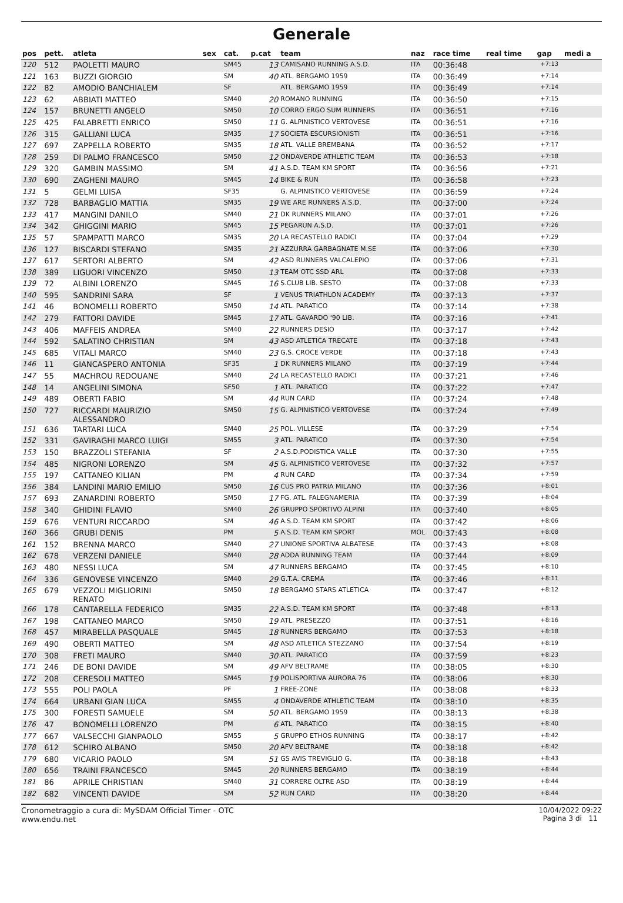Generale
| pos | pett. | atleta | sex | cat. | p.cat | team | naz | race time | real time | gap | medi a |
| --- | --- | --- | --- | --- | --- | --- | --- | --- | --- | --- | --- |
| 120 | 512 | PAOLETTI MAURO | | SM45 | 13 | CAMISANO RUNNING A.S.D. | ITA | 00:36:48 | | +7:13 | |
| 121 | 163 | BUZZI GIORGIO | | SM | 40 | ATL. BERGAMO 1959 | ITA | 00:36:49 | | +7:14 | |
| 122 | 82 | AMODIO BANCHIALEM | | SF | | ATL. BERGAMO 1959 | ITA | 00:36:49 | | +7:14 | |
| 123 | 62 | ABBIATI MATTEO | | SM40 | 20 | ROMANO RUNNING | ITA | 00:36:50 | | +7:15 | |
| 124 | 157 | BRUNETTI ANGELO | | SM50 | 10 | CORRO ERGO SUM RUNNERS | ITA | 00:36:51 | | +7:16 | |
| 125 | 425 | FALABRETTI ENRICO | | SM50 | 11 | G. ALPINISTICO VERTOVESE | ITA | 00:36:51 | | +7:16 | |
| 126 | 315 | GALLIANI LUCA | | SM35 | 17 | SOCIETA ESCURSIONISTI | ITA | 00:36:51 | | +7:16 | |
| 127 | 697 | ZAPPELLA ROBERTO | | SM35 | 18 | ATL. VALLE BREMBANA | ITA | 00:36:52 | | +7:17 | |
| 128 | 259 | DI PALMO FRANCESCO | | SM50 | 12 | ONDAVERDE ATHLETIC TEAM | ITA | 00:36:53 | | +7:18 | |
| 129 | 320 | GAMBIN MASSIMO | | SM | 41 | A.S.D. TEAM KM SPORT | ITA | 00:36:56 | | +7:21 | |
| 130 | 690 | ZAGHENI MAURO | | SM45 | 14 | BIKE & RUN | ITA | 00:36:58 | | +7:23 | |
| 131 | 5 | GELMI LUISA | | SF35 | | G. ALPINISTICO VERTOVESE | ITA | 00:36:59 | | +7:24 | |
| 132 | 728 | BARBAGLIO MATTIA | | SM35 | 19 | WE ARE RUNNERS A.S.D. | ITA | 00:37:00 | | +7:24 | |
| 133 | 417 | MANGINI DANILO | | SM40 | 21 | DK RUNNERS MILANO | ITA | 00:37:01 | | +7:26 | |
| 134 | 342 | GHIGGINI MARIO | | SM45 | 15 | PEGARUN A.S.D. | ITA | 00:37:01 | | +7:26 | |
| 135 | 57 | SPAMPATTI MARCO | | SM35 | 20 | LA RECASTELLO RADICI | ITA | 00:37:04 | | +7:29 | |
| 136 | 127 | BISCARDI STEFANO | | SM35 | 21 | AZZURRA GARBAGNATE M.SE | ITA | 00:37:06 | | +7:30 | |
| 137 | 617 | SERTORI ALBERTO | | SM | 42 | ASD RUNNERS VALCALEPIO | ITA | 00:37:06 | | +7:31 | |
| 138 | 389 | LIGUORI VINCENZO | | SM50 | 13 | TEAM OTC SSD ARL | ITA | 00:37:08 | | +7:33 | |
| 139 | 72 | ALBINI LORENZO | | SM45 | 16 | S.CLUB LIB. SESTO | ITA | 00:37:08 | | +7:33 | |
| 140 | 595 | SANDRINI SARA | | SF | 1 | VENUS TRIATHLON ACADEMY | ITA | 00:37:13 | | +7:37 | |
| 141 | 46 | BONOMELLI ROBERTO | | SM50 | 14 | ATL. PARATICO | ITA | 00:37:14 | | +7:38 | |
| 142 | 279 | FATTORI DAVIDE | | SM45 | 17 | ATL. GAVARDO '90 LIB. | ITA | 00:37:16 | | +7:41 | |
| 143 | 406 | MAFFEIS ANDREA | | SM40 | 22 | RUNNERS DESIO | ITA | 00:37:17 | | +7:42 | |
| 144 | 592 | SALATINO CHRISTIAN | | SM | 43 | ASD ATLETICA TRECATE | ITA | 00:37:18 | | +7:43 | |
| 145 | 685 | VITALI MARCO | | SM40 | 23 | G.S. CROCE VERDE | ITA | 00:37:18 | | +7:43 | |
| 146 | 11 | GIANCASPERO ANTONIA | | SF35 | 1 | DK RUNNERS MILANO | ITA | 00:37:19 | | +7:44 | |
| 147 | 55 | MACHROU REDOUANE | | SM40 | 24 | LA RECASTELLO RADICI | ITA | 00:37:21 | | +7:46 | |
| 148 | 14 | ANGELINI SIMONA | | SF50 | 1 | ATL. PARATICO | ITA | 00:37:22 | | +7:47 | |
| 149 | 489 | OBERTI FABIO | | SM | 44 | RUN CARD | ITA | 00:37:24 | | +7:48 | |
| 150 | 727 | RICCARDI MAURIZIO ALESSANDRO | | SM50 | 15 | G. ALPINISTICO VERTOVESE | ITA | 00:37:24 | | +7:49 | |
| 151 | 636 | TARTARI LUCA | | SM40 | 25 | POL. VILLESE | ITA | 00:37:29 | | +7:54 | |
| 152 | 331 | GAVIRAGHI MARCO LUIGI | | SM55 | 3 | ATL. PARATICO | ITA | 00:37:30 | | +7:54 | |
| 153 | 150 | BRAZZOLI STEFANIA | | SF | 2 | A.S.D.PODISTICA VALLE | ITA | 00:37:30 | | +7:55 | |
| 154 | 485 | NIGRONI LORENZO | | SM | 45 | G. ALPINISTICO VERTOVESE | ITA | 00:37:32 | | +7:57 | |
| 155 | 197 | CATTANEO KILIAN | | PM | 4 | RUN CARD | ITA | 00:37:34 | | +7:59 | |
| 156 | 384 | LANDINI MARIO EMILIO | | SM50 | 16 | CUS PRO PATRIA MILANO | ITA | 00:37:36 | | +8:01 | |
| 157 | 693 | ZANARDINI ROBERTO | | SM50 | 17 | FG. ATL. FALEGNAMERIA | ITA | 00:37:39 | | +8:04 | |
| 158 | 340 | GHIDINI FLAVIO | | SM40 | 26 | GRUPPO SPORTIVO ALPINI | ITA | 00:37:40 | | +8:05 | |
| 159 | 676 | VENTURI RICCARDO | | SM | 46 | A.S.D. TEAM KM SPORT | ITA | 00:37:42 | | +8:06 | |
| 160 | 366 | GRUBI DENIS | | PM | 5 | A.S.D. TEAM KM SPORT | MOL | 00:37:43 | | +8:08 | |
| 161 | 152 | BRENNA MARCO | | SM40 | 27 | UNIONE SPORTIVA ALBATESE | ITA | 00:37:43 | | +8:08 | |
| 162 | 678 | VERZENI DANIELE | | SM40 | 28 | ADDA RUNNING TEAM | ITA | 00:37:44 | | +8:09 | |
| 163 | 480 | NESSI LUCA | | SM | 47 | RUNNERS BERGAMO | ITA | 00:37:45 | | +8:10 | |
| 164 | 336 | GENOVESE VINCENZO | | SM40 | 29 | G.T.A. CREMA | ITA | 00:37:46 | | +8:11 | |
| 165 | 679 | VEZZOLI MIGLIORINI RENATO | | SM50 | 18 | BERGAMO STARS ATLETICA | ITA | 00:37:47 | | +8:12 | |
| 166 | 178 | CANTARELLA FEDERICO | | SM35 | 22 | A.S.D. TEAM KM SPORT | ITA | 00:37:48 | | +8:13 | |
| 167 | 198 | CATTANEO MARCO | | SM50 | 19 | ATL. PRESEZZO | ITA | 00:37:51 | | +8:16 | |
| 168 | 457 | MIRABELLA PASQUALE | | SM45 | 18 | RUNNERS BERGAMO | ITA | 00:37:53 | | +8:18 | |
| 169 | 490 | OBERTI MATTEO | | SM | 48 | ASD ATLETICA STEZZANO | ITA | 00:37:54 | | +8:19 | |
| 170 | 308 | FRETI MAURO | | SM40 | 30 | ATL. PARATICO | ITA | 00:37:59 | | +8:23 | |
| 171 | 246 | DE BONI DAVIDE | | SM | 49 | AFV BELTRAME | ITA | 00:38:05 | | +8:30 | |
| 172 | 208 | CERESOLI MATTEO | | SM45 | 19 | POLISPORTIVA AURORA 76 | ITA | 00:38:06 | | +8:30 | |
| 173 | 555 | POLI PAOLA | | PF | 1 | FREE-ZONE | ITA | 00:38:08 | | +8:33 | |
| 174 | 664 | URBANI GIAN LUCA | | SM55 | 4 | ONDAVERDE ATHLETIC TEAM | ITA | 00:38:10 | | +8:35 | |
| 175 | 300 | FORESTI SAMUELE | | SM | 50 | ATL. BERGAMO 1959 | ITA | 00:38:13 | | +8:38 | |
| 176 | 47 | BONOMELLI LORENZO | | PM | 6 | ATL. PARATICO | ITA | 00:38:15 | | +8:40 | |
| 177 | 667 | VALSECCHI GIANPAOLO | | SM55 | 5 | GRUPPO ETHOS RUNNING | ITA | 00:38:17 | | +8:42 | |
| 178 | 612 | SCHIRO ALBANO | | SM50 | 20 | AFV BELTRAME | ITA | 00:38:18 | | +8:42 | |
| 179 | 680 | VICARIO PAOLO | | SM | 51 | GS AVIS TREVIGLIO G. | ITA | 00:38:18 | | +8:43 | |
| 180 | 656 | TRAINI FRANCESCO | | SM45 | 20 | RUNNERS BERGAMO | ITA | 00:38:19 | | +8:44 | |
| 181 | 86 | APRILE CHRISTIAN | | SM40 | 31 | CORRERE OLTRE ASD | ITA | 00:38:19 | | +8:44 | |
| 182 | 682 | VINCENTI DAVIDE | | SM | 52 | RUN CARD | ITA | 00:38:20 | | +8:44 | |
Cronometraggio a cura di: MySDAM Official Timer - OTC
www.endu.net
10/04/2022 09:22
Pagina 3 di 11